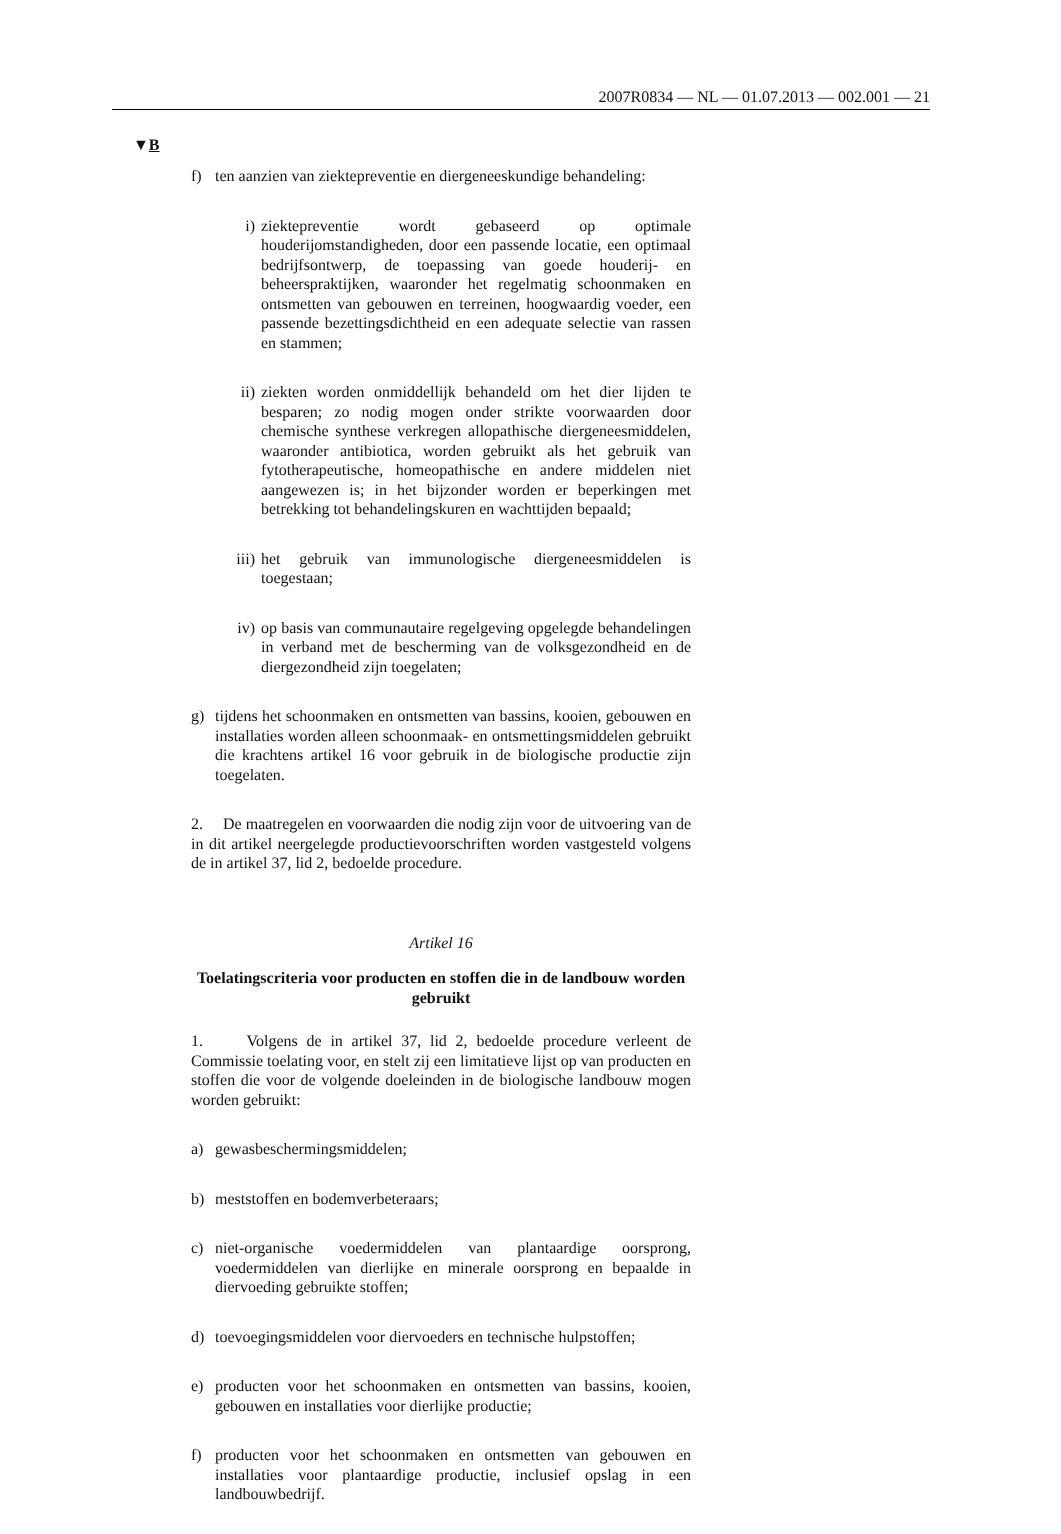2007R0834 — NL — 01.07.2013 — 002.001 — 21
▼B
f) ten aanzien van ziektepreventie en diergeneeskundige behandeling:
i) ziektepreventie wordt gebaseerd op optimale houderijomstandigheden, door een passende locatie, een optimaal bedrijfsontwerp, de toepassing van goede houderij- en beheerspraktijken, waaronder het regelmatig schoonmaken en ontsmetten van gebouwen en terreinen, hoogwaardig voeder, een passende bezettingsdichtheid en een adequate selectie van rassen en stammen;
ii) ziekten worden onmiddellijk behandeld om het dier lijden te besparen; zo nodig mogen onder strikte voorwaarden door chemische synthese verkregen allopathische diergeneesmiddelen, waaronder antibiotica, worden gebruikt als het gebruik van fytotherapeutische, homeopathische en andere middelen niet aangewezen is; in het bijzonder worden er beperkingen met betrekking tot behandelingskuren en wachttijden bepaald;
iii) het gebruik van immunologische diergeneesmiddelen is toegestaan;
iv) op basis van communautaire regelgeving opgelegde behandelingen in verband met de bescherming van de volksgezondheid en de diergezondheid zijn toegelaten;
g) tijdens het schoonmaken en ontsmetten van bassins, kooien, gebouwen en installaties worden alleen schoonmaak- en ontsmettingsmiddelen gebruikt die krachtens artikel 16 voor gebruik in de biologische productie zijn toegelaten.
2. De maatregelen en voorwaarden die nodig zijn voor de uitvoering van de in dit artikel neergelegde productievoorschriften worden vastgesteld volgens de in artikel 37, lid 2, bedoelde procedure.
Artikel 16
Toelatingscriteria voor producten en stoffen die in de landbouw worden gebruikt
1. Volgens de in artikel 37, lid 2, bedoelde procedure verleent de Commissie toelating voor, en stelt zij een limitatieve lijst op van producten en stoffen die voor de volgende doeleinden in de biologische landbouw mogen worden gebruikt:
a) gewasbeschermingsmiddelen;
b) meststoffen en bodemverbeteraars;
c) niet-organische voedermiddelen van plantaardige oorsprong, voedermiddelen van dierlijke en minerale oorsprong en bepaalde in diervoeding gebruikte stoffen;
d) toevoegingsmiddelen voor diervoeders en technische hulpstoffen;
e) producten voor het schoonmaken en ontsmetten van bassins, kooien, gebouwen en installaties voor dierlijke productie;
f) producten voor het schoonmaken en ontsmetten van gebouwen en installaties voor plantaardige productie, inclusief opslag in een landbouwbedrijf.